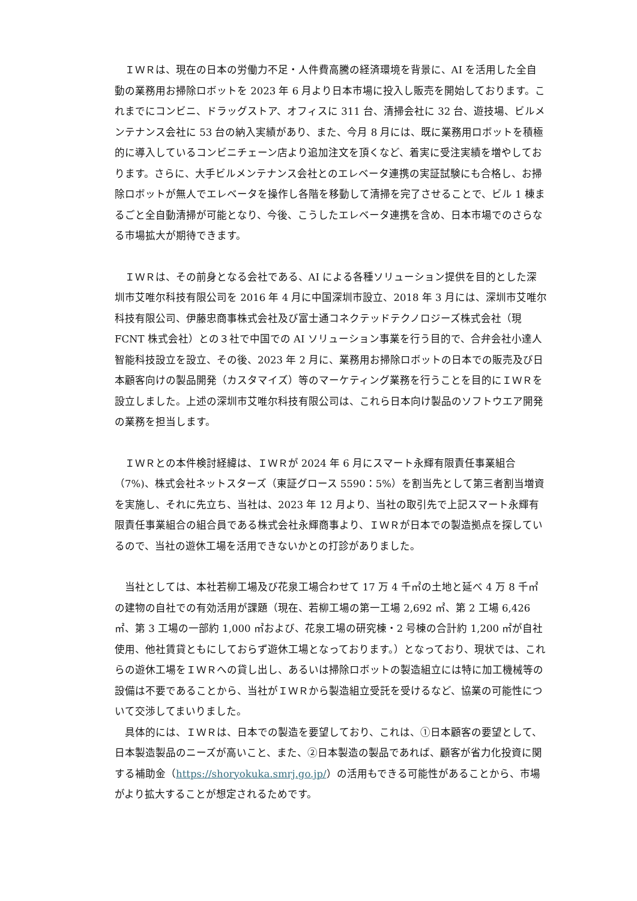ＩＷＲは、現在の日本の労働力不足・人件費高騰の経済環境を背景に、AI を活用した全自動の業務用お掃除ロボットを 2023 年 6 月より日本市場に投入し販売を開始しております。これまでにコンビニ、ドラッグストア、オフィスに 311 台、清掃会社に 32 台、遊技場、ビルメンテナンス会社に 53 台の納入実績があり、また、今月 8 月には、既に業務用ロボットを積極的に導入しているコンビニチェーン店より追加注文を頂くなど、着実に受注実績を増やしております。さらに、大手ビルメンテナンス会社とのエレベータ連携の実証試験にも合格し、お掃除ロボットが無人でエレベータを操作し各階を移動して清掃を完了させることで、ビル 1 棟まるごと全自動清掃が可能となり、今後、こうしたエレベータ連携を含め、日本市場でのさらなる市場拡大が期待できます。
ＩＷＲは、その前身となる会社である、AI による各種ソリューション提供を目的とした深圳市艾唯尔科技有限公司を 2016 年 4 月に中国深圳市設立、2018 年 3 月には、深圳市艾唯尔科技有限公司、伊藤忠商事株式会社及び富士通コネクテッドテクノロジーズ株式会社（現 FCNT 株式会社）との３社で中国での AI ソリューション事業を行う目的で、合弁会社小達人智能科技設立を設立、その後、2023 年 2 月に、業務用お掃除ロボットの日本での販売及び日本顧客向けの製品開発（カスタマイズ）等のマーケティング業務を行うことを目的にＩＷＲを設立しました。上述の深圳市艾唯尔科技有限公司は、これら日本向け製品のソフトウエア開発の業務を担当します。
ＩＷＲとの本件検討経緯は、ＩＷＲが 2024 年 6 月にスマート永輝有限責任事業組合（7%)、株式会社ネットスターズ（東証グロース 5590：5%）を割当先として第三者割当増資を実施し、それに先立ち、当社は、2023 年 12 月より、当社の取引先で上記スマート永輝有限責任事業組合の組合員である株式会社永輝商事より、ＩＷＲが日本での製造拠点を探しているので、当社の遊休工場を活用できないかとの打診がありました。
当社としては、本社若柳工場及び花泉工場合わせて 17 万 4 千㎡の土地と延べ 4 万 8 千㎡の建物の自社での有効活用が課題（現在、若柳工場の第一工場 2,692 ㎡、第 2 工場 6,426 ㎡、第 3 工場の一部約 1,000 ㎡および、花泉工場の研究棟・2 号棟の合計約 1,200 ㎡が自社使用、他社賃貸ともにしておらず遊休工場となっております。）となっており、現状では、これらの遊休工場をＩＷＲへの貸し出し、あるいは掃除ロボットの製造組立には特に加工機械等の設備は不要であることから、当社がＩＷＲから製造組立受託を受けるなど、協業の可能性について交渉してまいりました。
具体的には、ＩＷＲは、日本での製造を要望しており、これは、①日本顧客の要望として、日本製造製品のニーズが高いこと、また、②日本製造の製品であれば、顧客が省力化投資に関する補助金（https://shoryokuka.smrj.go.jp/）の活用もできる可能性があることから、市場がより拡大することが想定されるためです。